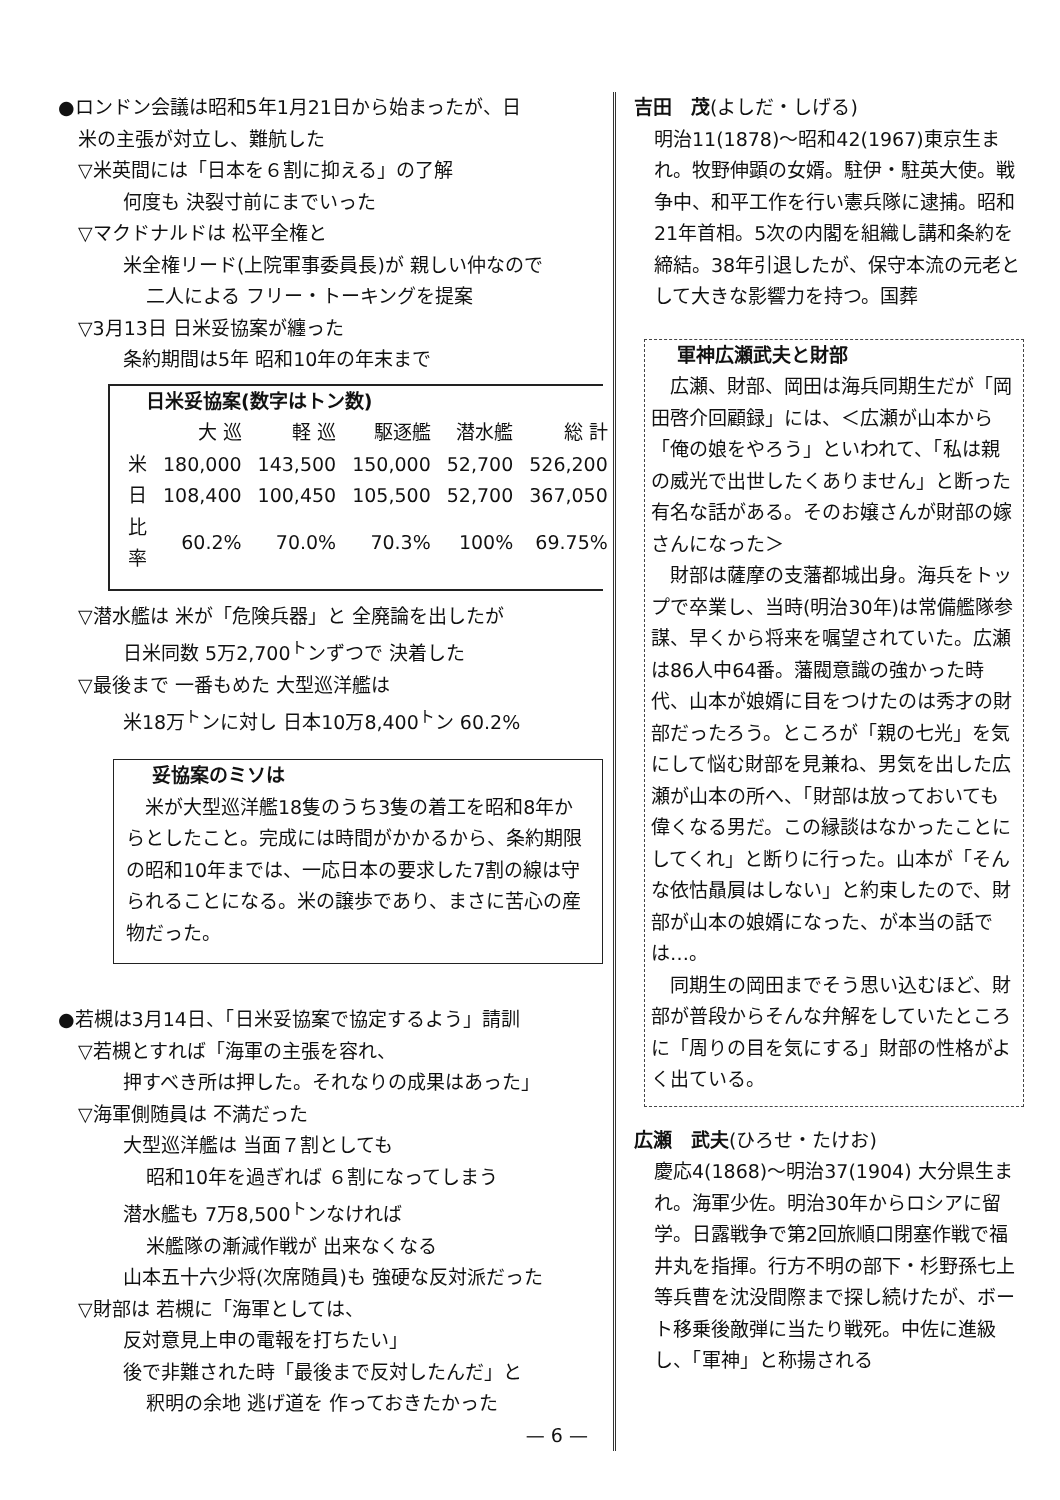●ロンドン会議は昭和5年1月21日から始まったが、日
米の主張が対立し、難航した
▽米英間には「日本を６割に抑える」の了解
何度も 決裂寸前にまでいった
▽マクドナルドは 松平全権と
米全権リード(上院軍事委員長)が 親しい仲なので
二人による フリー・トーキングを提案
▽3月13日 日米妥協案が纏った
条約期間は5年 昭和10年の年末まで
日米妥協案(数字はトン数)
| | 大 巡 | 軽 巡 | 駆逐艦 | 潜水艦 | 総 計 |
| --- | --- | --- | --- | --- | --- |
| 米 | 180,000 | 143,500 | 150,000 | 52,700 | 526,200 |
| 日 | 108,400 | 100,450 | 105,500 | 52,700 | 367,050 |
| 比率 | 60.2% | 70.0% | 70.3% | 100% | 69.75% |
▽潜水艦は 米が「危険兵器」と 全廃論を出したが
日米同数 5万2,700<sup>ト</sup>ンずつで 決着した
▽最後まで 一番もめた 大型巡洋艦は
米18万<sup>ト</sup>ンに対し 日本10万8,400<sup>ト</sup>ン 60.2%
妥協案のミソは
　米が大型巡洋艦18隻のうち3隻の着工を昭和8年からとしたこと。完成には時間がかかるから、条約期限の昭和10年までは、一応日本の要求した7割の線は守られることになる。米の譲歩であり、まさに苦心の産物だった。
●若槻は3月14日、「日米妥協案で協定するよう」請訓
▽若槻とすれば「海軍の主張を容れ、
押すべき所は押した。それなりの成果はあった」
▽海軍側随員は 不満だった
大型巡洋艦は 当面７割としても
昭和10年を過ぎれば ６割になってしまう
潜水艦も 7万8,500<sup>ト</sup>ンなければ
米艦隊の漸減作戦が 出来なくなる
山本五十六少将(次席随員)も 強硬な反対派だった
▽財部は 若槻に「海軍としては、
反対意見上申の電報を打ちたい」
後で非難された時「最後まで反対したんだ」と
釈明の余地 逃げ道を 作っておきたかった
— 6 —
吉田　茂(よしだ・しげる)
明治11(1878)～昭和42(1967)東京生まれ。牧野伸顕の女婿。駐伊・駐英大使。戦争中、和平工作を行い憲兵隊に逮捕。昭和21年首相。5次の内閣を組織し講和条約を締結。38年引退したが、保守本流の元老として大きな影響力を持つ。国葬
軍神広瀬武夫と財部
　広瀬、財部、岡田は海兵同期生だが「岡田啓介回顧録」には、＜広瀬が山本から「俺の娘をやろう」といわれて、「私は親の威光で出世したくありません」と断った有名な話がある。そのお嬢さんが財部の嫁さんになった＞
　財部は薩摩の支藩都城出身。海兵をトップで卒業し、当時(明治30年)は常備艦隊参謀、早くから将来を嘱望されていた。広瀬は86人中64番。藩閥意識の強かった時代、山本が娘婿に目をつけたのは秀才の財部だったろう。ところが「親の七光」を気にして悩む財部を見兼ね、男気を出した広瀬が山本の所へ、「財部は放っておいても偉くなる男だ。この縁談はなかったことにしてくれ」と断りに行った。山本が「そんな依怙贔屓はしない」と約束したので、財部が山本の娘婿になった、が本当の話では…。
　同期生の岡田までそう思い込むほど、財部が普段からそんな弁解をしていたところに「周りの目を気にする」財部の性格がよく出ている。
広瀬　武夫(ひろせ・たけお)
慶応4(1868)～明治37(1904) 大分県生まれ。海軍少佐。明治30年からロシアに留学。日露戦争で第2回旅順口閉塞作戦で福井丸を指揮。行方不明の部下・杉野孫七上等兵曹を沈没間際まで探し続けたが、ボート移乗後敵弾に当たり戦死。中佐に進級し、「軍神」と称揚される